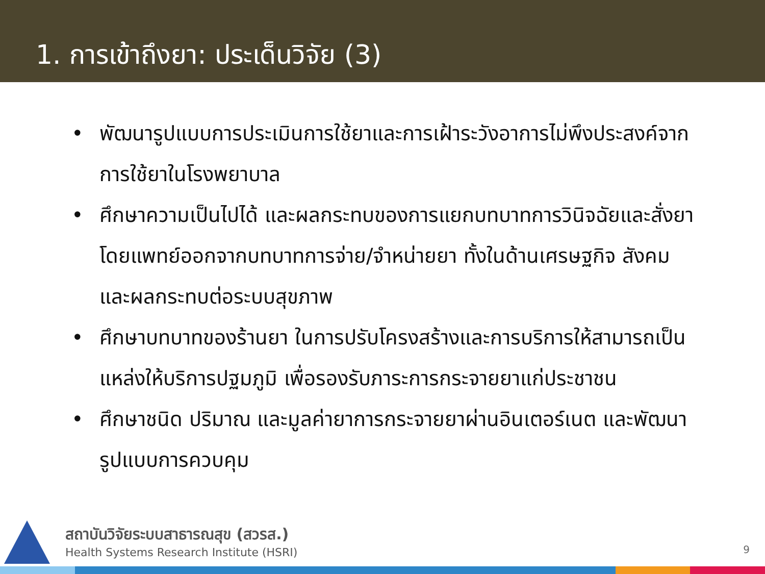1. การเข้าถึงยา: ประเด็นวิจัย (3)
• พัฒนารูปแบบการประเมินการใช้ยาและการเฝ้าระวังอาการไม่พึงประสงค์จากการใช้ยาในโรงพยาบาล
• ศึกษาความเป็นไปได้ และผลกระทบของการแยกบทบาทการวินิจฉัยและสั่งยาโดยแพทย์ออกจากบทบาทการจ่าย/จำหน่ายยา ทั้งในด้านเศรษฐกิจ สังคม และผลกระทบต่อระบบสุขภาพ
• ศึกษาบทบาทของร้านยา ในการปรับโครงสร้างและการบริการให้สามารถเป็นแหล่งให้บริการปฐมภูมิ เพื่อรองรับภาระการกระจายยาแก่ประชาชน
• ศึกษาชนิด ปริมาณ และมูลค่ายาการกระจายยาผ่านอินเตอร์เนต และพัฒนารูปแบบการควบคุม
สถาบันวิจัยระบบสาธารณสุข (สวรส.)
Health Systems Research Institute (HSRI)
9